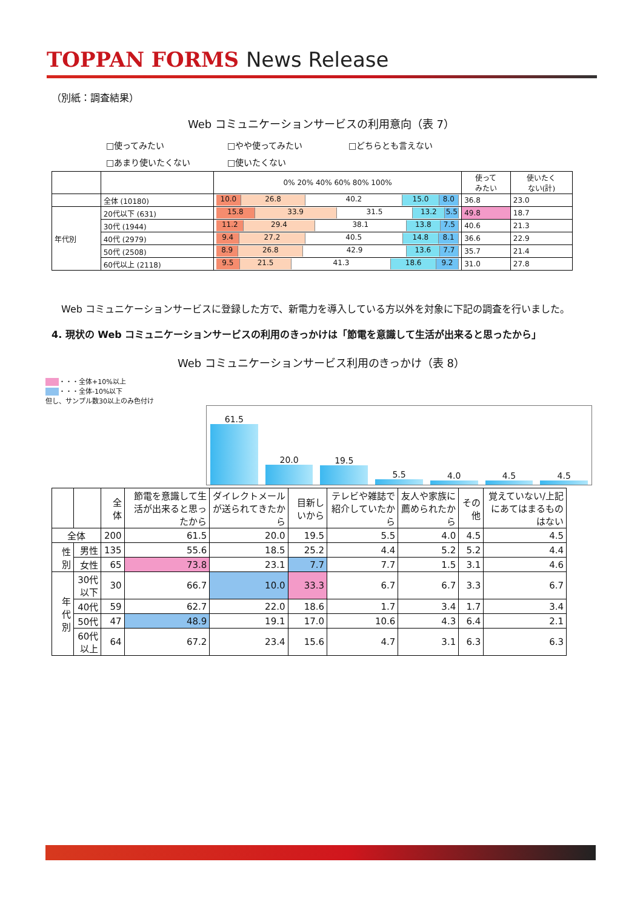TOPPAN FORMS News Release
（別紙：調査結果）
Web コミュニケーションサービスの利用意向（表 7）
□使ってみたい □やや使ってみたい □どちらとも言えない
□あまり使いたくない □使いたくない
| | | 0% 20% 40% 60% 80% 100% | 使って みたい | 使いたく ない(計) |
| --- | --- | --- | --- | --- |
| | 全体 (10180) | 10.0 26.8 40.2 15.0 8.0 | 36.8 | 23.0 |
| 年代別 | 20代以下 (631) | 15.8 33.9 31.5 13.2 5.5 | 49.8 | 18.7 |
| | 30代 (1944) | 11.2 29.4 38.1 13.8 7.5 | 40.6 | 21.3 |
| | 40代 (2979) | 9.4 27.2 40.5 14.8 8.1 | 36.6 | 22.9 |
| | 50代 (2508) | 8.9 26.8 42.9 13.6 7.7 | 35.7 | 21.4 |
| | 60代以上 (2118) | 9.5 21.5 41.3 18.6 9.2 | 31.0 | 27.8 |
　Web コミュニケーションサービスに登録した方で、新電力を導入している方以外を対象に下記の調査を行いました。
4. 現状の Web コミュニケーションサービスの利用のきっかけは「節電を意識して生活が出来ると思ったから」
Web コミュニケーションサービス利用のきっかけ（表 8）
　　 ・・・全体+10%以上
　　 ・・・全体-10%以下
但し、サンプル数30以上のみ色付け
61.5
20.0
19.5
5.5
4.0
4.5
4.5
| | | 全体 | 節電を意識して生活が出来ると思ったから | ダイレクトメールが送られてきたから | 目新しいから | テレビや雑誌で紹介していたから | 友人や家族に薦められたから | その他 | 覚えていない/上記にあてはまるものはない |
| --- | --- | --- | --- | --- | --- | --- | --- | --- | --- |
| 全体 | | 200 | 61.5 | 20.0 | 19.5 | 5.5 | 4.0 | 4.5 | 4.5 |
| 性別 | 男性 | 135 | 55.6 | 18.5 | 25.2 | 4.4 | 5.2 | 5.2 | 4.4 |
| | 女性 | 65 | 73.8 | 23.1 | 7.7 | 7.7 | 1.5 | 3.1 | 4.6 |
| 年代別 | 30代以下 | 30 | 66.7 | 10.0 | 33.3 | 6.7 | 6.7 | 3.3 | 6.7 |
| | 40代 | 59 | 62.7 | 22.0 | 18.6 | 1.7 | 3.4 | 1.7 | 3.4 |
| | 50代 | 47 | 48.9 | 19.1 | 17.0 | 10.6 | 4.3 | 6.4 | 2.1 |
| | 60代以上 | 64 | 67.2 | 23.4 | 15.6 | 4.7 | 3.1 | 6.3 | 6.3 |